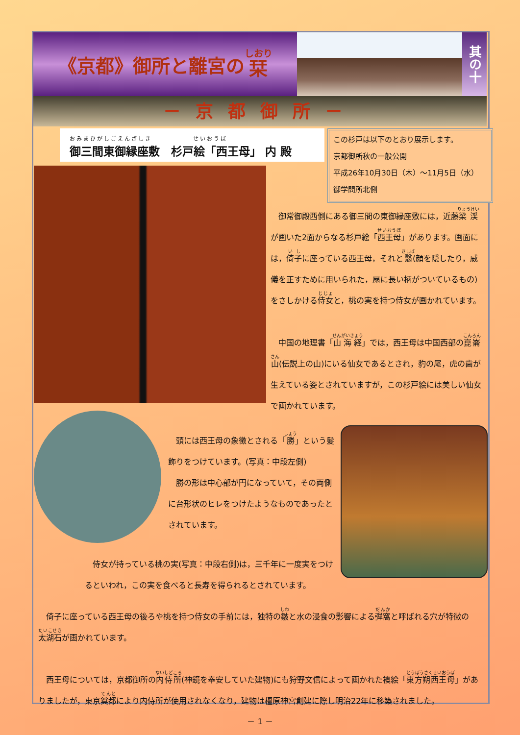《京都》御所と離宮の 栞
其の十
－京都御所－
おみまひがしごえんざしき　　　　　　せいおうぼ
御三間東御縁座敷　杉戸絵「西王母」 内 殿
この杉戸は以下のとおり展示します。
京都御所秋の一般公開
平成26年10月30日（木）～11月5日（水）
御学問所北側
　御常御殿西側にある御三間の東御縁座敷には，近藤梁渓が画いた2面からなる杉戸絵「西王母」があります。画面には，倚子に座っている西王母，それと翳(顔を隠したり，威儀を正すために用いられた，扇に長い柄がついているもの)をさしかける侍女と，桃の実を持つ侍女が画かれています。
　中国の地理書「山海経」では，西王母は中国西部の崑崙山(伝説上の山)にいる仙女であるとされ，豹の尾，虎の歯が生えている姿とされていますが，この杉戸絵には美しい仙女で画かれています。
　頭には西王母の象徴とされる「勝」という髪飾りをつけています。(写真：中段左側)
　勝の形は中心部が円になっていて，その両側に台形状のヒレをつけたようなものであったとされています。
　侍女が持っている桃の実(写真：中段右側)は，三千年に一度実をつけるといわれ，この実を食べると長寿を得られるとされています。
　倚子に座っている西王母の後ろや桃を持つ侍女の手前には，独特の皺と水の浸食の影響による弾窩と呼ばれる穴が特徴の太湖石が画かれています。
　西王母については，京都御所の内侍所(神鏡を奉安していた建物)にも狩野文信によって画かれた襖絵「東方朔西王母」がありましたが，東京奠都により内侍所が使用されなくなり，建物は橿原神宮創建に際し明治22年に移築されました。
－ 1 －